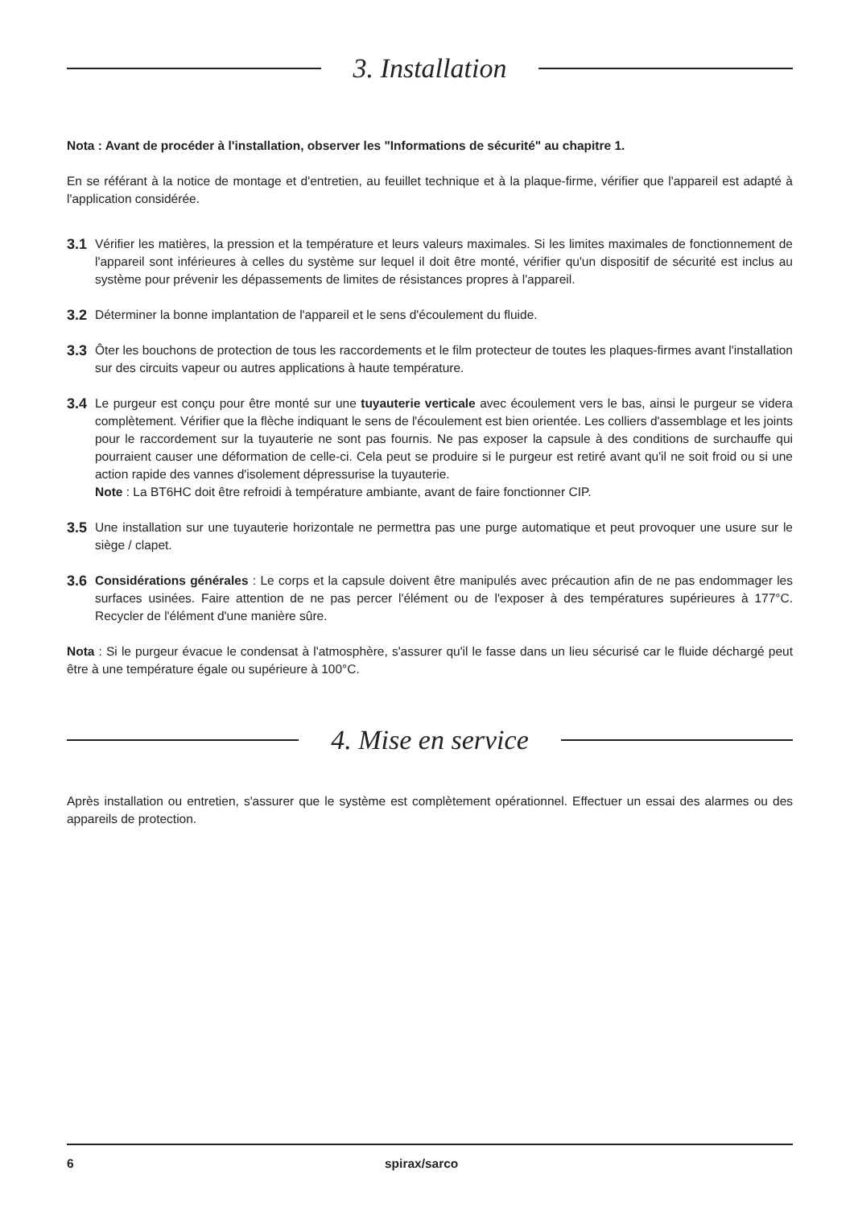3. Installation
Nota : Avant de procéder à l'installation, observer les "Informations de sécurité" au chapitre 1.
En se référant à la notice de montage et d'entretien, au feuillet technique et à la plaque-firme, vérifier que l'appareil est adapté à l'application considérée.
3.1
Vérifier les matières, la pression et la température et leurs valeurs maximales. Si les limites maximales de fonctionnement de l'appareil sont inférieures à celles du système sur lequel il doit être monté, vérifier qu'un dispositif de sécurité est inclus au système pour prévenir les dépassements de limites de résistances propres à l'appareil.
3.2
Déterminer la bonne implantation de l'appareil et le sens d'écoulement du fluide.
3.3
Ôter les bouchons de protection de tous les raccordements et le film protecteur de toutes les plaques-firmes avant l'installation sur des circuits vapeur ou autres applications à haute température.
3.4
Le purgeur est conçu pour être monté sur une tuyauterie verticale avec écoulement vers le bas, ainsi le purgeur se videra complètement. Vérifier que la flèche indiquant le sens de l'écoulement est bien orientée. Les colliers d'assemblage et les joints pour le raccordement sur la tuyauterie ne sont pas fournis. Ne pas exposer la capsule à des conditions de surchauffe qui pourraient causer une déformation de celle-ci. Cela peut se produire si le purgeur est retiré avant qu'il ne soit froid ou si une action rapide des vannes d'isolement dépressurise la tuyauterie.
Note : La BT6HC doit être refroidi à température ambiante, avant de faire fonctionner CIP.
3.5
Une installation sur une tuyauterie horizontale ne permettra pas une purge automatique et peut provoquer une usure sur le siège / clapet.
3.6
Considérations générales : Le corps et la capsule doivent être manipulés avec précaution afin de ne pas endommager les surfaces usinées. Faire attention de ne pas percer l'élément ou de l'exposer à des températures supérieures à 177°C. Recycler de l'élément d'une manière sûre.
Nota : Si le purgeur évacue le condensat à l'atmosphère, s'assurer qu'il le fasse dans un lieu sécurisé car le fluide déchargé peut être à une température égale ou supérieure à 100°C.
4. Mise en service
Après installation ou entretien, s'assurer que le système est complètement opérationnel. Effectuer un essai des alarmes ou des appareils de protection.
6 spirax/sarco